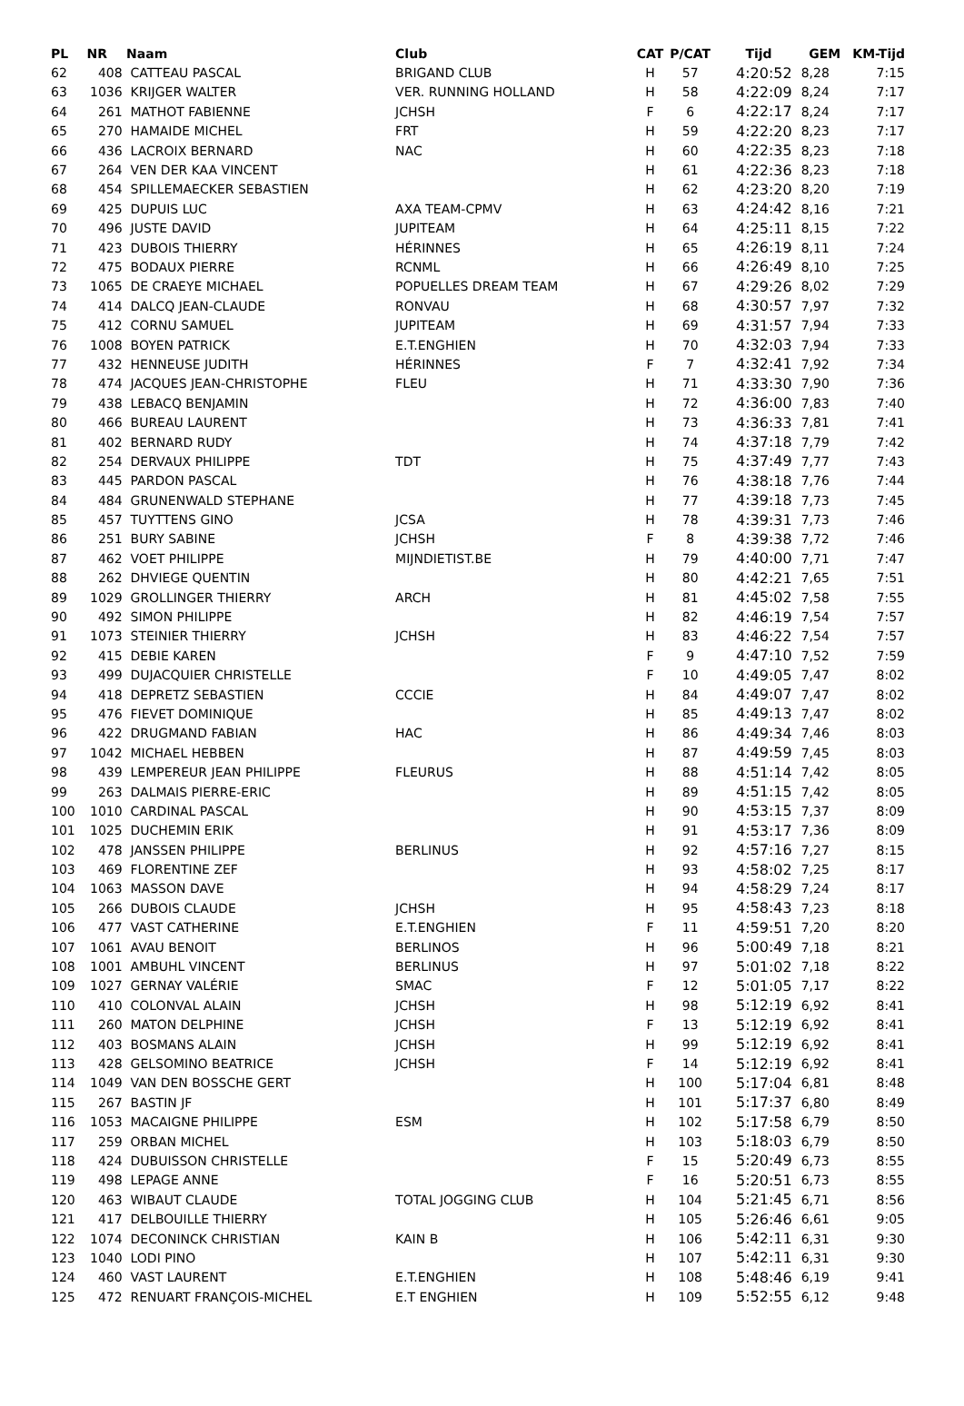| PL | NR | Naam | Club | CAT | P/CAT | Tijd | GEM | KM-Tijd |
| --- | --- | --- | --- | --- | --- | --- | --- | --- |
| 62 | 408 | CATTEAU PASCAL | BRIGAND CLUB | H | 57 | 4:20:52 | 8,28 | 7:15 |
| 63 | 1036 | KRIJGER WALTER | VER. RUNNING HOLLAND | H | 58 | 4:22:09 | 8,24 | 7:17 |
| 64 | 261 | MATHOT FABIENNE | JCHSH | F | 6 | 4:22:17 | 8,24 | 7:17 |
| 65 | 270 | HAMAIDE MICHEL | FRT | H | 59 | 4:22:20 | 8,23 | 7:17 |
| 66 | 436 | LACROIX BERNARD | NAC | H | 60 | 4:22:35 | 8,23 | 7:18 |
| 67 | 264 | VEN DER KAA VINCENT | | H | 61 | 4:22:36 | 8,23 | 7:18 |
| 68 | 454 | SPILLEMAECKER SEBASTIEN | | H | 62 | 4:23:20 | 8,20 | 7:19 |
| 69 | 425 | DUPUIS LUC | AXA TEAM-CPMV | H | 63 | 4:24:42 | 8,16 | 7:21 |
| 70 | 496 | JUSTE DAVID | JUPITEAM | H | 64 | 4:25:11 | 8,15 | 7:22 |
| 71 | 423 | DUBOIS THIERRY | HÉRINNES | H | 65 | 4:26:19 | 8,11 | 7:24 |
| 72 | 475 | BODAUX PIERRE | RCNML | H | 66 | 4:26:49 | 8,10 | 7:25 |
| 73 | 1065 | DE CRAEYE MICHAEL | POPUELLES DREAM TEAM | H | 67 | 4:29:26 | 8,02 | 7:29 |
| 74 | 414 | DALCQ JEAN-CLAUDE | RONVAU | H | 68 | 4:30:57 | 7,97 | 7:32 |
| 75 | 412 | CORNU SAMUEL | JUPITEAM | H | 69 | 4:31:57 | 7,94 | 7:33 |
| 76 | 1008 | BOYEN PATRICK | E.T.ENGHIEN | H | 70 | 4:32:03 | 7,94 | 7:33 |
| 77 | 432 | HENNEUSE JUDITH | HÉRINNES | F | 7 | 4:32:41 | 7,92 | 7:34 |
| 78 | 474 | JACQUES JEAN-CHRISTOPHE | FLEU | H | 71 | 4:33:30 | 7,90 | 7:36 |
| 79 | 438 | LEBACQ BENJAMIN | | H | 72 | 4:36:00 | 7,83 | 7:40 |
| 80 | 466 | BUREAU LAURENT | | H | 73 | 4:36:33 | 7,81 | 7:41 |
| 81 | 402 | BERNARD RUDY | | H | 74 | 4:37:18 | 7,79 | 7:42 |
| 82 | 254 | DERVAUX PHILIPPE | TDT | H | 75 | 4:37:49 | 7,77 | 7:43 |
| 83 | 445 | PARDON PASCAL | | H | 76 | 4:38:18 | 7,76 | 7:44 |
| 84 | 484 | GRUNENWALD STEPHANE | | H | 77 | 4:39:18 | 7,73 | 7:45 |
| 85 | 457 | TUYTTENS GINO | JCSA | H | 78 | 4:39:31 | 7,73 | 7:46 |
| 86 | 251 | BURY SABINE | JCHSH | F | 8 | 4:39:38 | 7,72 | 7:46 |
| 87 | 462 | VOET PHILIPPE | MIJNDIETIST.BE | H | 79 | 4:40:00 | 7,71 | 7:47 |
| 88 | 262 | DHVIEGE QUENTIN | | H | 80 | 4:42:21 | 7,65 | 7:51 |
| 89 | 1029 | GROLLINGER THIERRY | ARCH | H | 81 | 4:45:02 | 7,58 | 7:55 |
| 90 | 492 | SIMON PHILIPPE | | H | 82 | 4:46:19 | 7,54 | 7:57 |
| 91 | 1073 | STEINIER THIERRY | JCHSH | H | 83 | 4:46:22 | 7,54 | 7:57 |
| 92 | 415 | DEBIE KAREN | | F | 9 | 4:47:10 | 7,52 | 7:59 |
| 93 | 499 | DUJACQUIER CHRISTELLE | | F | 10 | 4:49:05 | 7,47 | 8:02 |
| 94 | 418 | DEPRETZ SEBASTIEN | CCCIE | H | 84 | 4:49:07 | 7,47 | 8:02 |
| 95 | 476 | FIEVET DOMINIQUE | | H | 85 | 4:49:13 | 7,47 | 8:02 |
| 96 | 422 | DRUGMAND FABIAN | HAC | H | 86 | 4:49:34 | 7,46 | 8:03 |
| 97 | 1042 | MICHAEL HEBBEN | | H | 87 | 4:49:59 | 7,45 | 8:03 |
| 98 | 439 | LEMPEREUR JEAN PHILIPPE | FLEURUS | H | 88 | 4:51:14 | 7,42 | 8:05 |
| 99 | 263 | DALMAIS PIERRE-ERIC | | H | 89 | 4:51:15 | 7,42 | 8:05 |
| 100 | 1010 | CARDINAL PASCAL | | H | 90 | 4:53:15 | 7,37 | 8:09 |
| 101 | 1025 | DUCHEMIN ERIK | | H | 91 | 4:53:17 | 7,36 | 8:09 |
| 102 | 478 | JANSSEN PHILIPPE | BERLINUS | H | 92 | 4:57:16 | 7,27 | 8:15 |
| 103 | 469 | FLORENTINE ZEF | | H | 93 | 4:58:02 | 7,25 | 8:17 |
| 104 | 1063 | MASSON DAVE | | H | 94 | 4:58:29 | 7,24 | 8:17 |
| 105 | 266 | DUBOIS CLAUDE | JCHSH | H | 95 | 4:58:43 | 7,23 | 8:18 |
| 106 | 477 | VAST CATHERINE | E.T.ENGHIEN | F | 11 | 4:59:51 | 7,20 | 8:20 |
| 107 | 1061 | AVAU BENOIT | BERLINOS | H | 96 | 5:00:49 | 7,18 | 8:21 |
| 108 | 1001 | AMBUHL VINCENT | BERLINUS | H | 97 | 5:01:02 | 7,18 | 8:22 |
| 109 | 1027 | GERNAY VALÉRIE | SMAC | F | 12 | 5:01:05 | 7,17 | 8:22 |
| 110 | 410 | COLONVAL ALAIN | JCHSH | H | 98 | 5:12:19 | 6,92 | 8:41 |
| 111 | 260 | MATON DELPHINE | JCHSH | F | 13 | 5:12:19 | 6,92 | 8:41 |
| 112 | 403 | BOSMANS ALAIN | JCHSH | H | 99 | 5:12:19 | 6,92 | 8:41 |
| 113 | 428 | GELSOMINO BEATRICE | JCHSH | F | 14 | 5:12:19 | 6,92 | 8:41 |
| 114 | 1049 | VAN DEN BOSSCHE GERT | | H | 100 | 5:17:04 | 6,81 | 8:48 |
| 115 | 267 | BASTIN JF | | H | 101 | 5:17:37 | 6,80 | 8:49 |
| 116 | 1053 | MACAIGNE PHILIPPE | ESM | H | 102 | 5:17:58 | 6,79 | 8:50 |
| 117 | 259 | ORBAN MICHEL | | H | 103 | 5:18:03 | 6,79 | 8:50 |
| 118 | 424 | DUBUISSON CHRISTELLE | | F | 15 | 5:20:49 | 6,73 | 8:55 |
| 119 | 498 | LEPAGE ANNE | | F | 16 | 5:20:51 | 6,73 | 8:55 |
| 120 | 463 | WIBAUT CLAUDE | TOTAL JOGGING CLUB | H | 104 | 5:21:45 | 6,71 | 8:56 |
| 121 | 417 | DELBOUILLE THIERRY | | H | 105 | 5:26:46 | 6,61 | 9:05 |
| 122 | 1074 | DECONINCK CHRISTIAN | KAIN B | H | 106 | 5:42:11 | 6,31 | 9:30 |
| 123 | 1040 | LODI PINO | | H | 107 | 5:42:11 | 6,31 | 9:30 |
| 124 | 460 | VAST LAURENT | E.T.ENGHIEN | H | 108 | 5:48:46 | 6,19 | 9:41 |
| 125 | 472 | RENUART FRANÇOIS-MICHEL | E.T ENGHIEN | H | 109 | 5:52:55 | 6,12 | 9:48 |